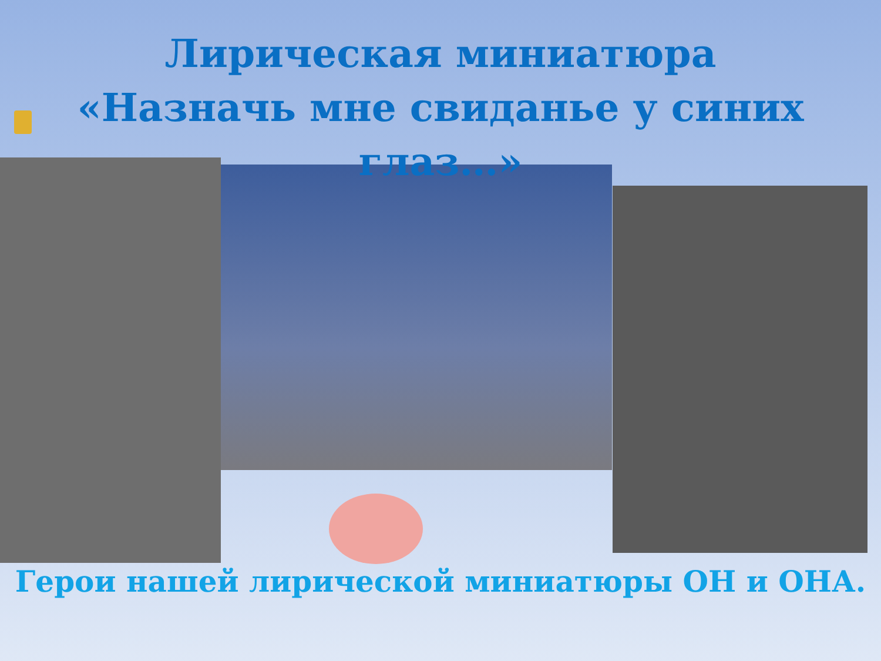Лирическая миниатюра
«Назначь мне свиданье у синих глаз…»
Герои нашей лирической миниатюры ОН и ОНА.